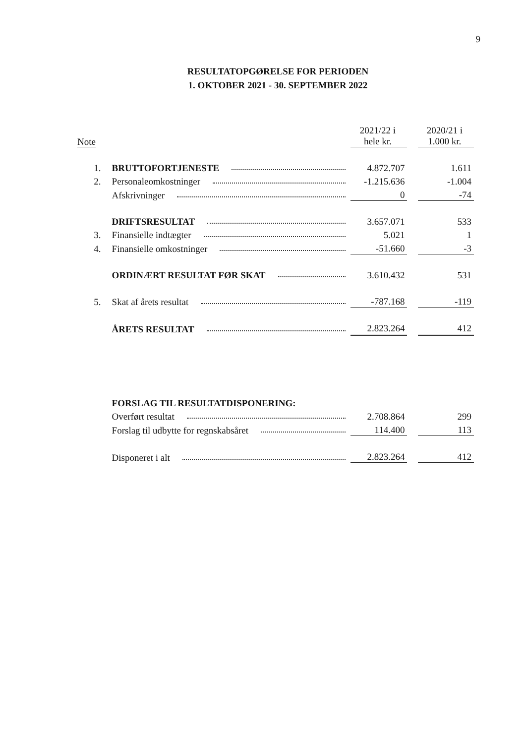9
RESULTATOPGØRELSE FOR PERIODEN
1. OKTOBER 2021 - 30. SEPTEMBER 2022
| Note | | 2021/22 i hele kr. | | 2020/21 i 1.000 kr. |
| --- | --- | --- | --- | --- |
| 1. | BRUTTOFORTJENESTE | 4.872.707 | | 1.611 |
| 2. | Personaleomkostninger | -1.215.636 | | -1.004 |
| | Afskrivninger | 0 | | -74 |
| | DRIFTSRESULTAT | 3.657.071 | | 533 |
| 3. | Finansielle indtægter | 5.021 | | 1 |
| 4. | Finansielle omkostninger | -51.660 | | -3 |
| | ORDINÆRT RESULTAT FØR SKAT | 3.610.432 | | 531 |
| 5. | Skat af årets resultat | -787.168 | | -119 |
| | ÅRETS RESULTAT | 2.823.264 | | 412 |
| | FORSLAG TIL RESULTATDISPONERING: | | | |
| | Overført resultat | 2.708.864 | | 299 |
| | Forslag til udbytte for regnskabsåret | 114.400 | | 113 |
| | Disponeret i alt | 2.823.264 | | 412 |